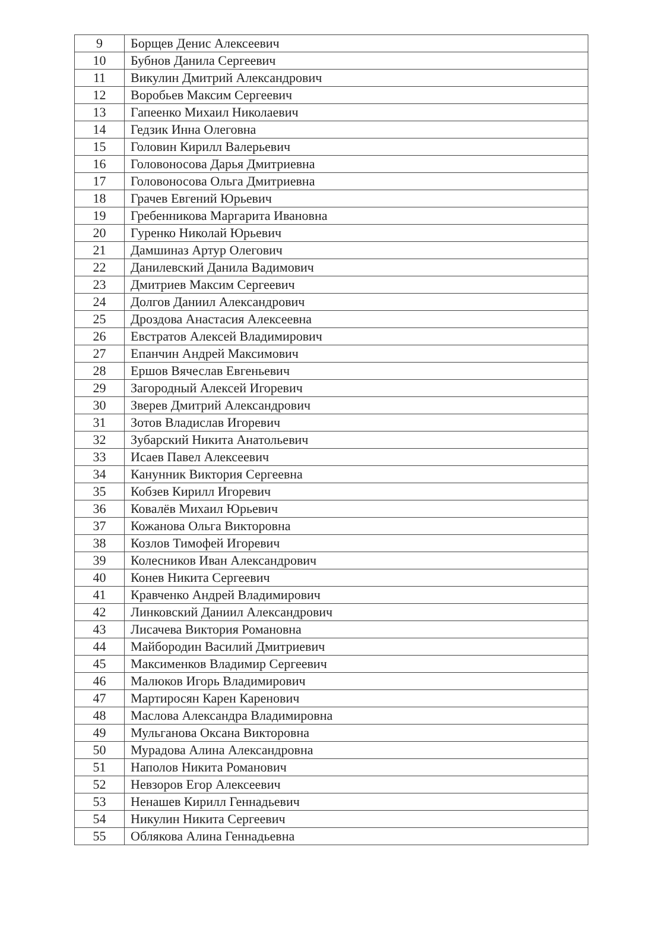| 9 | Борщев Денис Алексеевич |
| 10 | Бубнов Данила Сергеевич |
| 11 | Викулин Дмитрий Александрович |
| 12 | Воробьев Максим Сергеевич |
| 13 | Гапеенко Михаил Николаевич |
| 14 | Гедзик Инна Олеговна |
| 15 | Головин Кирилл Валерьевич |
| 16 | Головоносова Дарья Дмитриевна |
| 17 | Головоносова Ольга Дмитриевна |
| 18 | Грачев Евгений Юрьевич |
| 19 | Гребенникова Маргарита Ивановна |
| 20 | Гуренко Николай Юрьевич |
| 21 | Дамшиназ Артур Олегович |
| 22 | Данилевский Данила Вадимович |
| 23 | Дмитриев Максим Сергеевич |
| 24 | Долгов Даниил Александрович |
| 25 | Дроздова Анастасия Алексеевна |
| 26 | Евстратов Алексей Владимирович |
| 27 | Епанчин Андрей Максимович |
| 28 | Ершов Вячеслав Евгеньевич |
| 29 | Загородный Алексей Игоревич |
| 30 | Зверев Дмитрий Александрович |
| 31 | Зотов Владислав Игоревич |
| 32 | Зубарский Никита Анатольевич |
| 33 | Исаев Павел Алексеевич |
| 34 | Канунник Виктория Сергеевна |
| 35 | Кобзев Кирилл Игоревич |
| 36 | Ковалёв Михаил Юрьевич |
| 37 | Кожанова Ольга Викторовна |
| 38 | Козлов Тимофей Игоревич |
| 39 | Колесников Иван Александрович |
| 40 | Конев Никита Сергеевич |
| 41 | Кравченко Андрей Владимирович |
| 42 | Линковский Даниил Александрович |
| 43 | Лисачева Виктория Романовна |
| 44 | Майбородин Василий Дмитриевич |
| 45 | Максименков Владимир Сергеевич |
| 46 | Малюков Игорь Владимирович |
| 47 | Мартиросян Карен Каренович |
| 48 | Маслова Александра Владимировна |
| 49 | Мульганова Оксана Викторовна |
| 50 | Мурадова Алина Александровна |
| 51 | Наполов Никита Романович |
| 52 | Невзоров Егор Алексеевич |
| 53 | Ненашев Кирилл Геннадьевич |
| 54 | Никулин Никита Сергеевич |
| 55 | Облякова Алина Геннадьевна |